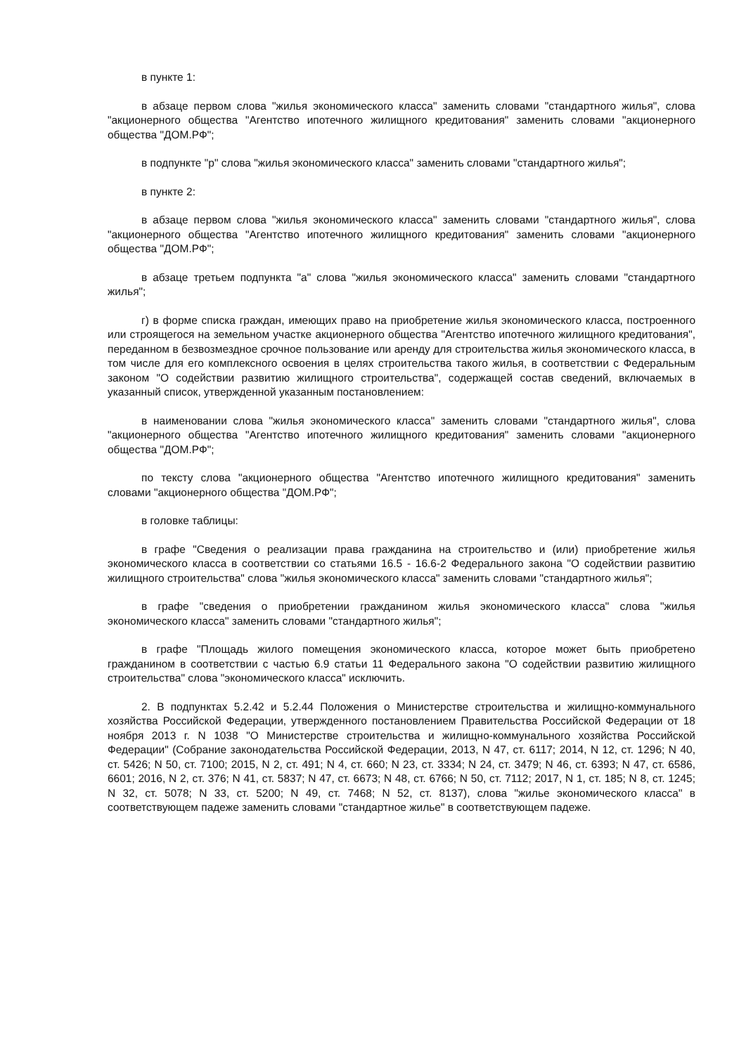в пункте 1:
в абзаце первом слова "жилья экономического класса" заменить словами "стандартного жилья", слова "акционерного общества "Агентство ипотечного жилищного кредитования" заменить словами "акционерного общества "ДОМ.РФ";
в подпункте "р" слова "жилья экономического класса" заменить словами "стандартного жилья";
в пункте 2:
в абзаце первом слова "жилья экономического класса" заменить словами "стандартного жилья", слова "акционерного общества "Агентство ипотечного жилищного кредитования" заменить словами "акционерного общества "ДОМ.РФ";
в абзаце третьем подпункта "а" слова "жилья экономического класса" заменить словами "стандартного жилья";
г) в форме списка граждан, имеющих право на приобретение жилья экономического класса, построенного или строящегося на земельном участке акционерного общества "Агентство ипотечного жилищного кредитования", переданном в безвозмездное срочное пользование или аренду для строительства жилья экономического класса, в том числе для его комплексного освоения в целях строительства такого жилья, в соответствии с Федеральным законом "О содействии развитию жилищного строительства", содержащей состав сведений, включаемых в указанный список, утвержденной указанным постановлением:
в наименовании слова "жилья экономического класса" заменить словами "стандартного жилья", слова "акционерного общества "Агентство ипотечного жилищного кредитования" заменить словами "акционерного общества "ДОМ.РФ";
по тексту слова "акционерного общества "Агентство ипотечного жилищного кредитования" заменить словами "акционерного общества "ДОМ.РФ";
в головке таблицы:
в графе "Сведения о реализации права гражданина на строительство и (или) приобретение жилья экономического класса в соответствии со статьями 16.5 - 16.6-2 Федерального закона "О содействии развитию жилищного строительства" слова "жилья экономического класса" заменить словами "стандартного жилья";
в графе "сведения о приобретении гражданином жилья экономического класса" слова "жилья экономического класса" заменить словами "стандартного жилья";
в графе "Площадь жилого помещения экономического класса, которое может быть приобретено гражданином в соответствии с частью 6.9 статьи 11 Федерального закона "О содействии развитию жилищного строительства" слова "экономического класса" исключить.
2. В подпунктах 5.2.42 и 5.2.44 Положения о Министерстве строительства и жилищно-коммунального хозяйства Российской Федерации, утвержденного постановлением Правительства Российской Федерации от 18 ноября 2013 г. N 1038 "О Министерстве строительства и жилищно-коммунального хозяйства Российской Федерации" (Собрание законодательства Российской Федерации, 2013, N 47, ст. 6117; 2014, N 12, ст. 1296; N 40, ст. 5426; N 50, ст. 7100; 2015, N 2, ст. 491; N 4, ст. 660; N 23, ст. 3334; N 24, ст. 3479; N 46, ст. 6393; N 47, ст. 6586, 6601; 2016, N 2, ст. 376; N 41, ст. 5837; N 47, ст. 6673; N 48, ст. 6766; N 50, ст. 7112; 2017, N 1, ст. 185; N 8, ст. 1245; N 32, ст. 5078; N 33, ст. 5200; N 49, ст. 7468; N 52, ст. 8137), слова "жилье экономического класса" в соответствующем падеже заменить словами "стандартное жилье" в соответствующем падеже.